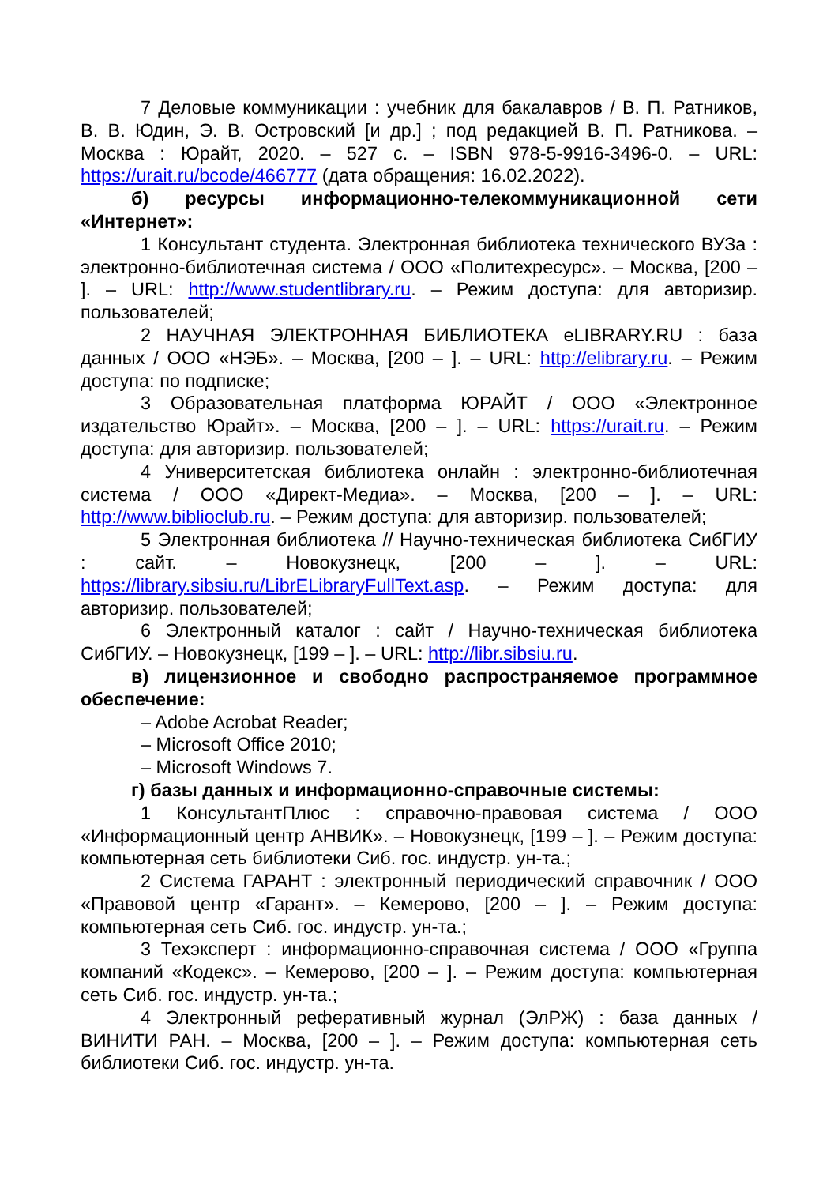7 Деловые коммуникации : учебник для бакалавров / В. П. Ратников, В. В. Юдин, Э. В. Островский [и др.] ; под редакцией В. П. Ратникова. – Москва : Юрайт, 2020. – 527 с. – ISBN 978-5-9916-3496-0. – URL: https://urait.ru/bcode/466777 (дата обращения: 16.02.2022).
б) ресурсы информационно-телекоммуникационной сети «Интернет»:
1 Консультант студента. Электронная библиотека технического ВУЗа : электронно-библиотечная система / ООО «Политехресурс». – Москва, [200 – ]. – URL: http://www.studentlibrary.ru. – Режим доступа: для авторизир. пользователей;
2 НАУЧНАЯ ЭЛЕКТРОННАЯ БИБЛИОТЕКА eLIBRARY.RU : база данных / ООО «НЭБ». – Москва, [200 – ]. – URL: http://elibrary.ru. – Режим доступа: по подписке;
3 Образовательная платформа ЮРАЙТ / ООО «Электронное издательство Юрайт». – Москва, [200 – ]. – URL: https://urait.ru. – Режим доступа: для авторизир. пользователей;
4 Университетская библиотека онлайн : электронно-библиотечная система / ООО «Директ-Медиа». – Москва, [200 – ]. – URL: http://www.biblioclub.ru. – Режим доступа: для авторизир. пользователей;
5 Электронная библиотека // Научно-техническая библиотека СибГИУ : сайт. – Новокузнецк, [200 – ]. – URL: https://library.sibsiu.ru/LibrELibraryFullText.asp. – Режим доступа: для авторизир. пользователей;
6 Электронный каталог : сайт / Научно-техническая библиотека СибГИУ. – Новокузнецк, [199 – ]. – URL: http://libr.sibsiu.ru.
в) лицензионное и свободно распространяемое программное обеспечение:
– Adobe Acrobat Reader;
– Microsoft Office 2010;
– Microsoft Windows 7.
г) базы данных и информационно-справочные системы:
1 КонсультантПлюс : справочно-правовая система / ООО «Информационный центр АНВИК». – Новокузнецк, [199 – ]. – Режим доступа: компьютерная сеть библиотеки Сиб. гос. индустр. ун-та.;
2 Система ГАРАНТ : электронный периодический справочник / ООО «Правовой центр «Гарант». – Кемерово, [200 – ]. – Режим доступа: компьютерная сеть Сиб. гос. индустр. ун-та.;
3 Техэксперт : информационно-справочная система / ООО «Группа компаний «Кодекс». – Кемерово, [200 – ]. – Режим доступа: компьютерная сеть Сиб. гос. индустр. ун-та.;
4 Электронный реферативный журнал (ЭлРЖ) : база данных / ВИНИТИ РАН. – Москва, [200 – ]. – Режим доступа: компьютерная сеть библиотеки Сиб. гос. индустр. ун-та.